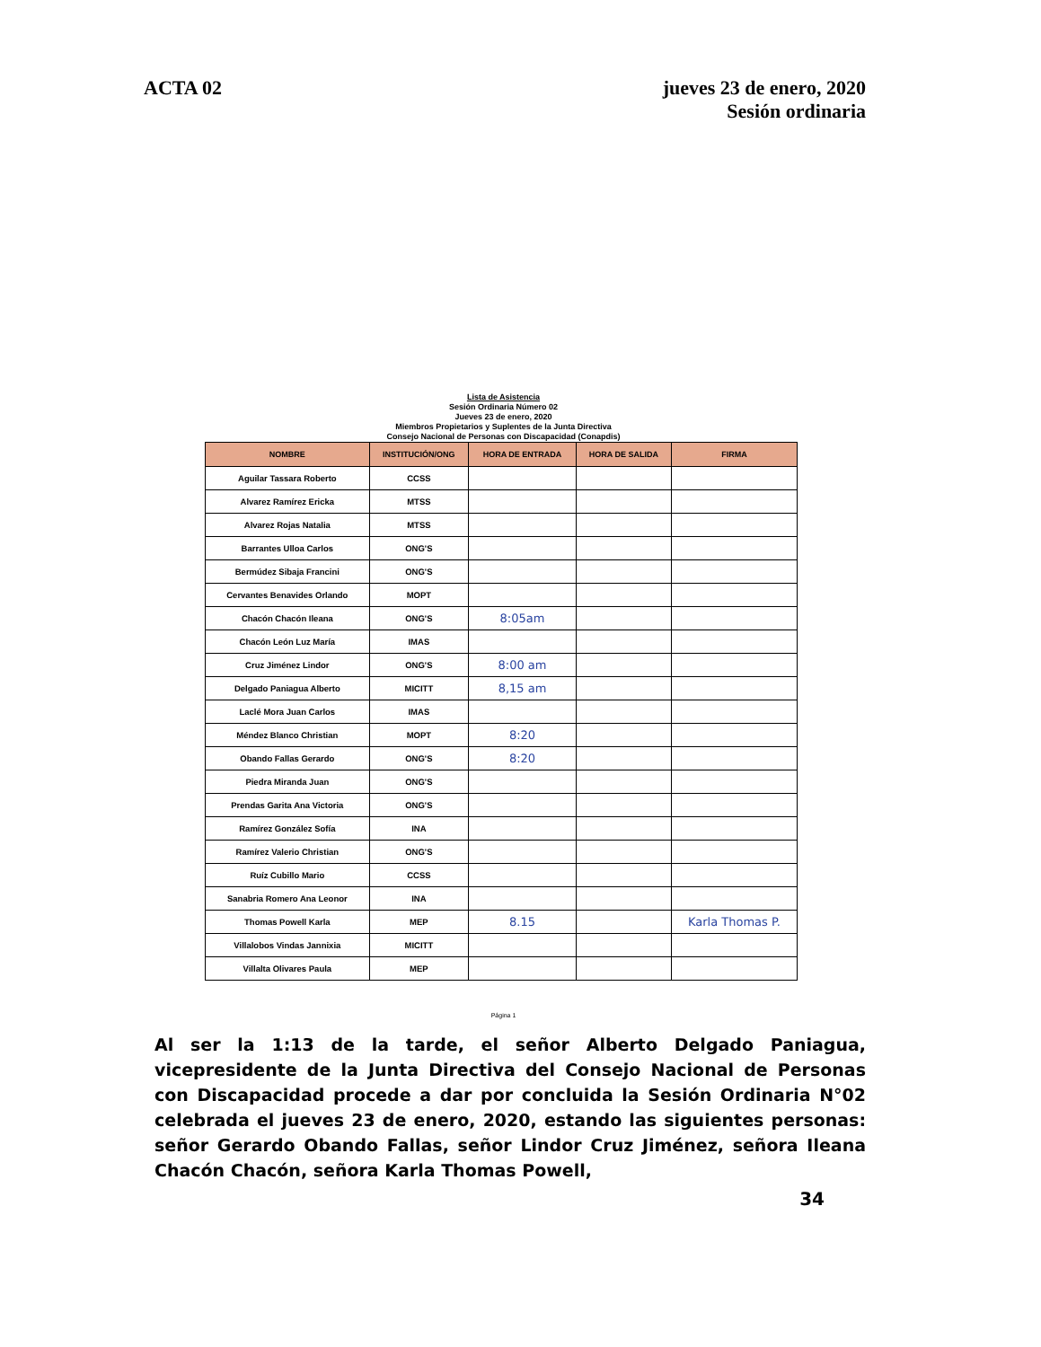ACTA 02 jueves 23 de enero, 2020
Sesión ordinaria
Lista de Asistencia
Sesión Ordinaria Número 02
Jueves 23 de enero, 2020
Miembros Propietarios y Suplentes de la Junta Directiva
Consejo Nacional de Personas con Discapacidad (Conapdis)
| NOMBRE | INSTITUCIÓN/ONG | HORA DE ENTRADA | HORA DE SALIDA | FIRMA |
| --- | --- | --- | --- | --- |
| Aguilar Tassara Roberto | CCSS | | | |
| Alvarez Ramírez Ericka | MTSS | | | |
| Alvarez Rojas Natalia | MTSS | | | |
| Barrantes Ulloa Carlos | ONG'S | | | |
| Bermúdez Sibaja Francini | ONG'S | | | |
| Cervantes Benavides Orlando | MOPT | | | |
| Chacón Chacón Ileana | ONG'S | 8:05am | | |
| Chacón León Luz María | IMAS | | | |
| Cruz Jiménez Lindor | ONG'S | 8:00 am | | |
| Delgado Paniagua Alberto | MICITT | 8,15 am | | |
| Laclé Mora Juan Carlos | IMAS | | | |
| Méndez Blanco Christian | MOPT | 8:20 | | |
| Obando Fallas Gerardo | ONG'S | 8:20 | | |
| Piedra Miranda Juan | ONG'S | | | |
| Prendas Garita Ana Victoria | ONG'S | | | |
| Ramírez González Sofía | INA | | | |
| Ramírez Valerio Christian | ONG'S | | | |
| Ruíz Cubillo Mario | CCSS | | | |
| Sanabria Romero Ana Leonor | INA | | | |
| Thomas Powell Karla | MEP | 8.15 | | Karla Thomas P. |
| Villalobos Vindas Jannixia | MICITT | | | |
| Villalta Olivares Paula | MEP | | | |
Página 1
Al ser la 1:13 de la tarde, el señor Alberto Delgado Paniagua, vicepresidente de la Junta Directiva del Consejo Nacional de Personas con Discapacidad procede a dar por concluida la Sesión Ordinaria N°02 celebrada el jueves 23 de enero, 2020, estando las siguientes personas: señor Gerardo Obando Fallas, señor Lindor Cruz Jiménez, señora Ileana Chacón Chacón, señora Karla Thomas Powell,
34